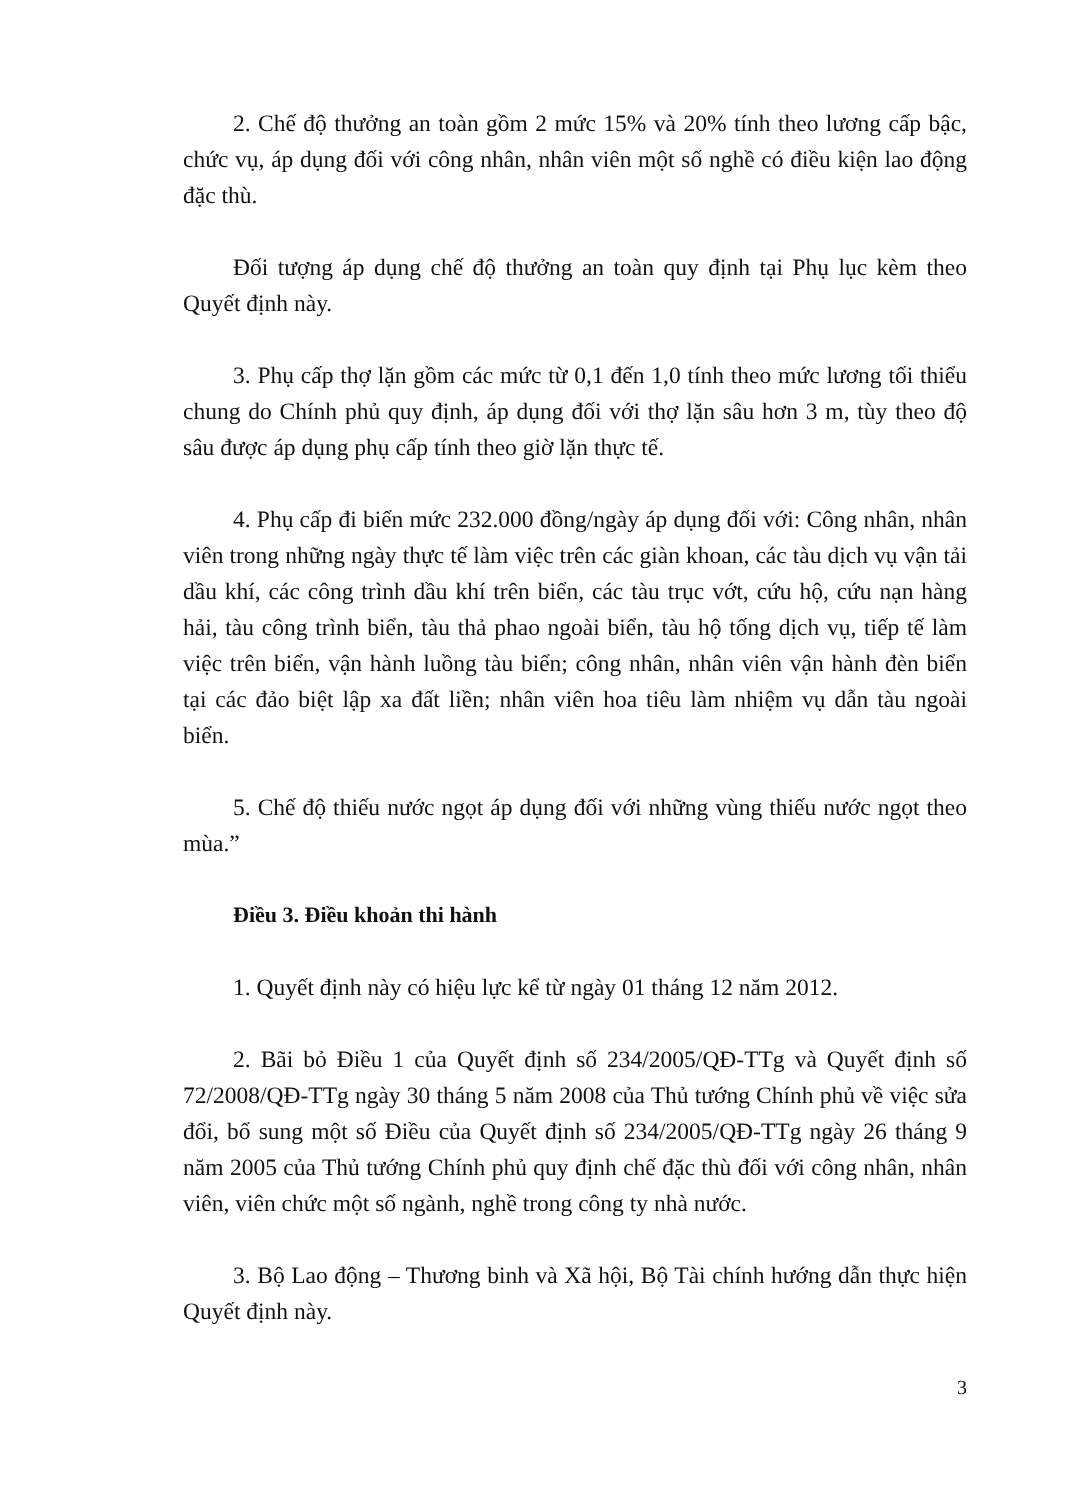2. Chế độ thưởng an toàn gồm 2 mức 15% và 20% tính theo lương cấp bậc, chức vụ, áp dụng đối với công nhân, nhân viên một số nghề có điều kiện lao động đặc thù.
Đối tượng áp dụng chế độ thưởng an toàn quy định tại Phụ lục kèm theo Quyết định này.
3. Phụ cấp thợ lặn gồm các mức từ 0,1 đến 1,0 tính theo mức lương tối thiểu chung do Chính phủ quy định, áp dụng đối với thợ lặn sâu hơn 3 m, tùy theo độ sâu được áp dụng phụ cấp tính theo giờ lặn thực tế.
4. Phụ cấp đi biển mức 232.000 đồng/ngày áp dụng đối với: Công nhân, nhân viên trong những ngày thực tế làm việc trên các giàn khoan, các tàu dịch vụ vận tải dầu khí, các công trình dầu khí trên biển, các tàu trục vớt, cứu hộ, cứu nạn hàng hải, tàu công trình biển, tàu thả phao ngoài biển, tàu hộ tống dịch vụ, tiếp tế làm việc trên biển, vận hành luồng tàu biển; công nhân, nhân viên vận hành đèn biển tại các đảo biệt lập xa đất liền; nhân viên hoa tiêu làm nhiệm vụ dẫn tàu ngoài biển.
5. Chế độ thiếu nước ngọt áp dụng đối với những vùng thiếu nước ngọt theo mùa.”
Điều 3. Điều khoản thi hành
1. Quyết định này có hiệu lực kể từ ngày 01 tháng 12 năm 2012.
2. Bãi bỏ Điều 1 của Quyết định số 234/2005/QĐ-TTg và Quyết định số 72/2008/QĐ-TTg ngày 30 tháng 5 năm 2008 của Thủ tướng Chính phủ về việc sửa đổi, bổ sung một số Điều của Quyết định số 234/2005/QĐ-TTg ngày 26 tháng 9 năm 2005 của Thủ tướng Chính phủ quy định chế đặc thù đối với công nhân, nhân viên, viên chức một số ngành, nghề trong công ty nhà nước.
3. Bộ Lao động – Thương binh và Xã hội, Bộ Tài chính hướng dẫn thực hiện Quyết định này.
3